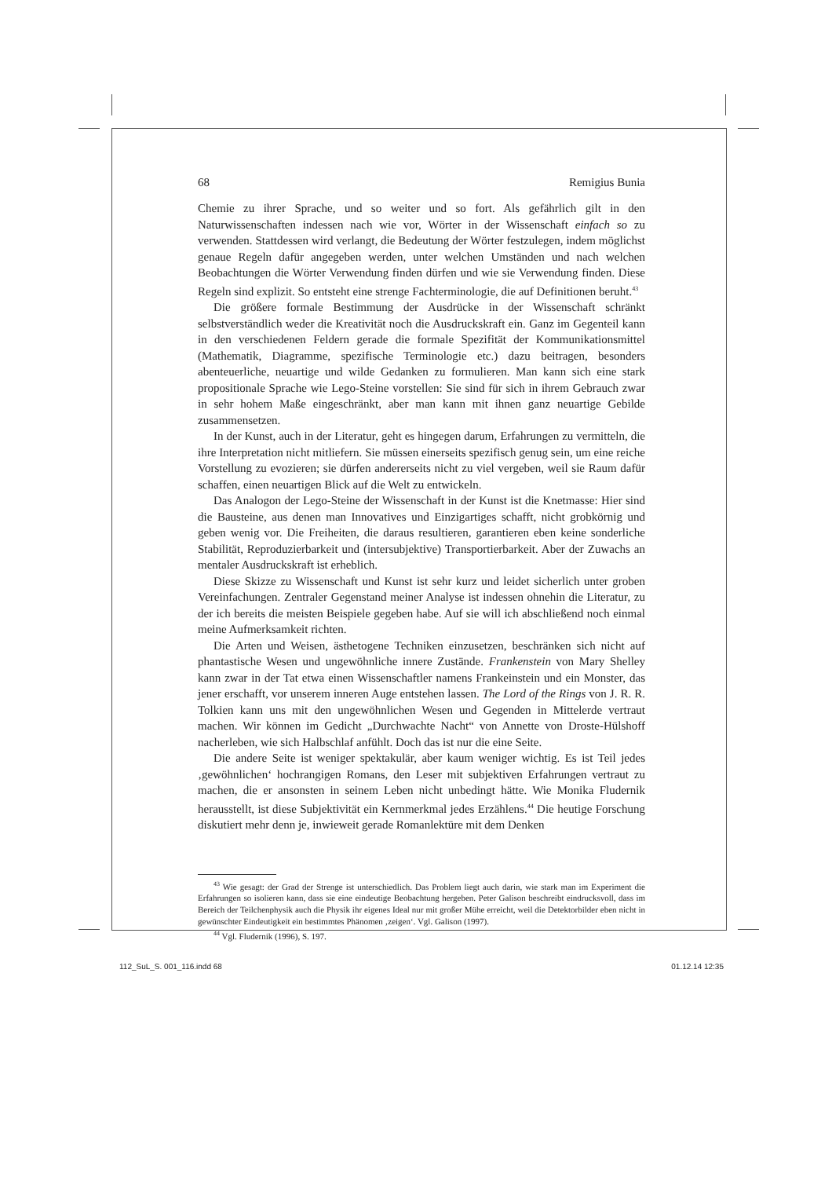68 Remigius Bunia
Chemie zu ihrer Sprache, und so weiter und so fort. Als gefährlich gilt in den Naturwissenschaften indessen nach wie vor, Wörter in der Wissenschaft einfach so zu verwenden. Stattdessen wird verlangt, die Bedeutung der Wörter festzulegen, indem möglichst genaue Regeln dafür angegeben werden, unter welchen Umständen und nach welchen Beobachtungen die Wörter Verwendung finden dürfen und wie sie Verwendung finden. Diese Regeln sind explizit. So entsteht eine strenge Fachterminologie, die auf Definitionen beruht.<sup>43</sup>
Die größere formale Bestimmung der Ausdrücke in der Wissenschaft schränkt selbstverständlich weder die Kreativität noch die Ausdruckskraft ein. Ganz im Gegenteil kann in den verschiedenen Feldern gerade die formale Spezifität der Kommunikationsmittel (Mathematik, Diagramme, spezifische Terminologie etc.) dazu beitragen, besonders abenteuerliche, neuartige und wilde Gedanken zu formulieren. Man kann sich eine stark propositionale Sprache wie Lego-Steine vorstellen: Sie sind für sich in ihrem Gebrauch zwar in sehr hohem Maße eingeschränkt, aber man kann mit ihnen ganz neuartige Gebilde zusammensetzen.
In der Kunst, auch in der Literatur, geht es hingegen darum, Erfahrungen zu vermitteln, die ihre Interpretation nicht mitliefern. Sie müssen einerseits spezifisch genug sein, um eine reiche Vorstellung zu evozieren; sie dürfen andererseits nicht zu viel vergeben, weil sie Raum dafür schaffen, einen neuartigen Blick auf die Welt zu entwickeln.
Das Analogon der Lego-Steine der Wissenschaft in der Kunst ist die Knetmasse: Hier sind die Bausteine, aus denen man Innovatives und Einzigartiges schafft, nicht grobkörnig und geben wenig vor. Die Freiheiten, die daraus resultieren, garantieren eben keine sonderliche Stabilität, Reproduzierbarkeit und (intersubjektive) Transportierbarkeit. Aber der Zuwachs an mentaler Ausdruckskraft ist erheblich.
Diese Skizze zu Wissenschaft und Kunst ist sehr kurz und leidet sicherlich unter groben Vereinfachungen. Zentraler Gegenstand meiner Analyse ist indessen ohnehin die Literatur, zu der ich bereits die meisten Beispiele gegeben habe. Auf sie will ich abschließend noch einmal meine Aufmerksamkeit richten.
Die Arten und Weisen, ästhetogene Techniken einzusetzen, beschränken sich nicht auf phantastische Wesen und ungewöhnliche innere Zustände. Frankenstein von Mary Shelley kann zwar in der Tat etwa einen Wissenschaftler namens Frankeinstein und ein Monster, das jener erschafft, vor unserem inneren Auge entstehen lassen. The Lord of the Rings von J. R. R. Tolkien kann uns mit den ungewöhnlichen Wesen und Gegenden in Mittelerde vertraut machen. Wir können im Gedicht „Durchwachte Nacht“ von Annette von Droste-Hülshoff nacherleben, wie sich Halbschlaf anfühlt. Doch das ist nur die eine Seite.
Die andere Seite ist weniger spektakulär, aber kaum weniger wichtig. Es ist Teil jedes ‚gewöhnlichen‘ hochrangigen Romans, den Leser mit subjektiven Erfahrungen vertraut zu machen, die er ansonsten in seinem Leben nicht unbedingt hätte. Wie Monika Fludernik herausstellt, ist diese Subjektivität ein Kernmerkmal jedes Erzählens.<sup>44</sup> Die heutige Forschung diskutiert mehr denn je, inwieweit gerade Romanlektüre mit dem Denken
<sup>43</sup> Wie gesagt: der Grad der Strenge ist unterschiedlich. Das Problem liegt auch darin, wie stark man im Experiment die Erfahrungen so isolieren kann, dass sie eine eindeutige Beobachtung hergeben. Peter Galison beschreibt eindrucksvoll, dass im Bereich der Teilchenphysik auch die Physik ihr eigenes Ideal nur mit großer Mühe erreicht, weil die Detektorbilder eben nicht in gewünschter Eindeutigkeit ein bestimmtes Phänomen ‚zeigen‘. Vgl. Galison (1997).
<sup>44</sup> Vgl. Fludernik (1996), S. 197.
112_SuL_S. 001_116.indd 68 01.12.14 12:35